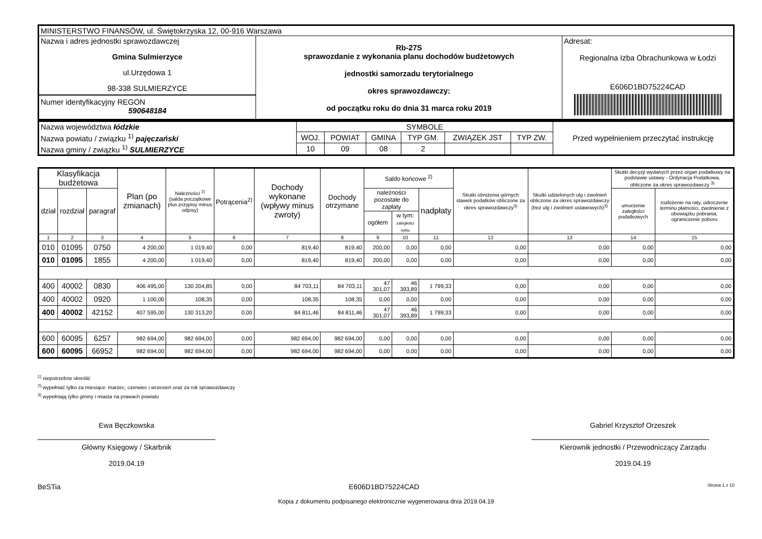| MINISTERSTWO FINANSÓW, ul. Świętokrzyska 12, 00-916 Warszawa | | |
| Nazwa i adres jednostki sprawozdawczej Gmina Sulmierzyce ul.Urzędowa 1 98-338 SULMIERZYCE Numer identyfikacyjny REGON 590648184 | Rb-27S sprawozdanie z wykonania planu dochodów budżetowych jednostki samorzadu terytorialnego okres sprawozdawczy: od początku roku do dnia 31 marca roku 2019 | Adresat: Regionalna Izba Obrachunkowa w Łodzi E606D1BD75224CAD |
| Nazwa województwa łódzkie | SYMBOLE | | | | | | Przed wypełnieniem przeczytać instrukcję |
| Nazwa powiatu / związku <sup>1)</sup> pajęczański | WOJ. | POWIAT | GMINA | TYP GM. | ZWIĄZEK JST | TYP ZW. | |
| Nazwa gminy / związku <sup>1)</sup> SULMIERZYCE | 10 | 09 | 08 | 2 | | | |
| Klasyfikacja budżetowa | | | Plan (po zmianach) | Należności <sup>2)</sup> (salda początkowe plus przypisy minus odpisy) | Potrącenia<sup>2)</sup> | Dochody wykonane (wpływy minus zwroty) | Dochody otrzymane | Saldo końcowe <sup>2)</sup> | | | Skutki obniżenia górnych stawek podatków obliczone za okres sprawozdawczy<sup>3)</sup> | Skutki udzielonych ulg i zwolnień obliczone za okres sprawozdawczy (bez ulg i zwolnień ustawowych)<sup>3)</sup> | Skutki decyzji wydanych przez organ podatkowy na podstawie ustawy - Ordynacja Podatkowa, obliczone za okres sprawozdawczy <sup>3)</sup> | |
| --- | --- | --- | --- | --- | --- | --- | --- | --- | --- | --- | --- | --- | --- | --- |
| dział | rozdział | paragraf | | | | | | należności pozostałe do zapłaty | | nadpłaty | | | umorzenie zaległości podatkowych | rozłożenie na raty, odroczenie terminu płatności, zwolnienie z obowiązku pobrania, ograniczenie poboru |
| | | | | | | | | ogółem | w tym: zaległości netto | | | | | |
| 1 | 2 | 3 | 4 | 5 | 6 | 7 | 8 | 9 | 10 | 11 | 12 | 13 | 14 | 15 |
| 010 | 01095 | 0750 | 4 200,00 | 1 019,40 | 0,00 | 819,40 | 819,40 | 200,00 | 0,00 | 0,00 | 0,00 | 0,00 | 0,00 | 0,00 |
| 010 | 01095 | 1855 | 4 200,00 | 1 019,40 | 0,00 | 819,40 | 819,40 | 200,00 | 0,00 | 0,00 | 0,00 | 0,00 | 0,00 | 0,00 |
| 400 | 40002 | 0830 | 406 495,00 | 130 204,85 | 0,00 | 84 703,11 | 84 703,11 | 47 301,07 | 46 393,89 | 1 799,33 | 0,00 | 0,00 | 0,00 | 0,00 |
| 400 | 40002 | 0920 | 1 100,00 | 108,35 | 0,00 | 108,35 | 108,35 | 0,00 | 0,00 | 0,00 | 0,00 | 0,00 | 0,00 | 0,00 |
| 400 | 40002 | 42152 | 407 595,00 | 130 313,20 | 0,00 | 84 811,46 | 84 811,46 | 47 301,07 | 46 393,89 | 1 799,33 | 0,00 | 0,00 | 0,00 | 0,00 |
| 600 | 60095 | 6257 | 982 694,00 | 982 694,00 | 0,00 | 982 694,00 | 982 694,00 | 0,00 | 0,00 | 0,00 | 0,00 | 0,00 | 0,00 | 0,00 |
| 600 | 60095 | 66952 | 982 694,00 | 982 694,00 | 0,00 | 982 694,00 | 982 694,00 | 0,00 | 0,00 | 0,00 | 0,00 | 0,00 | 0,00 | 0,00 |
<sup>1)</sup> niepotrzebne skreślić
<sup>2)</sup> wypełniać tylko za miesiące: marzec, czerwiec i wrzesień oraz za rok sprawozdawczy
<sup>3)</sup> wypełniają tylko gminy i miasta na prawach powiatu
Ewa Bęczkowska
Główny Księgowy / Skarbnik
2019.04.19
Gabriel Krzysztof Orzeszek
Kierownik jednostki / Przewodniczący Zarządu
2019.04.19
BeSTia E606D1BD75224CAD Strona 1 z 10
Kopia z dokumentu podpisanego elektronicznie wygenerowana dnia 2019.04.19